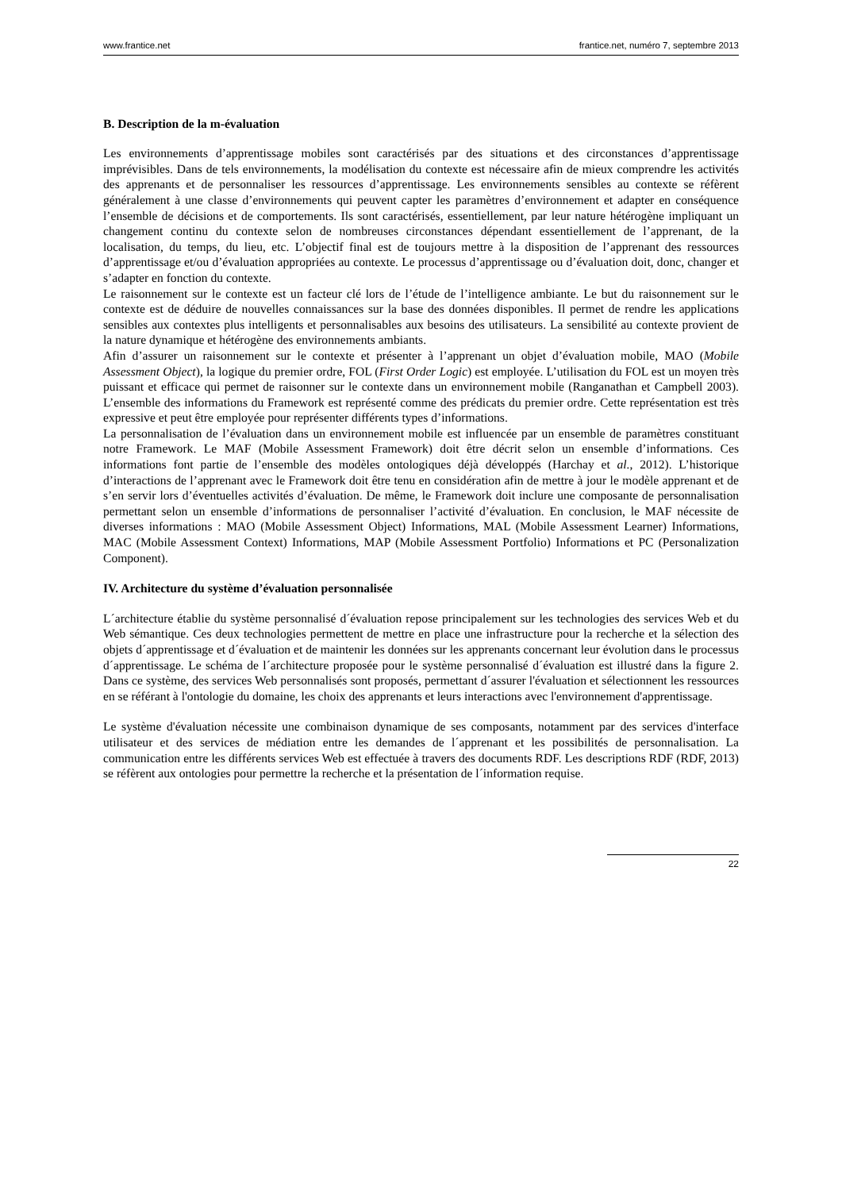www.frantice.net frantice.net, numéro 7, septembre 2013
B. Description de la m-évaluation
Les environnements d’apprentissage mobiles sont caractérisés par des situations et des circonstances d’apprentissage imprévisibles. Dans de tels environnements, la modélisation du contexte est nécessaire afin de mieux comprendre les activités des apprenants et de personnaliser les ressources d’apprentissage. Les environnements sensibles au contexte se réfèrent généralement à une classe d’environnements qui peuvent capter les paramètres d’environnement et adapter en conséquence l’ensemble de décisions et de comportements. Ils sont caractérisés, essentiellement, par leur nature hétérogène impliquant un changement continu du contexte selon de nombreuses circonstances dépendant essentiellement de l’apprenant, de la localisation, du temps, du lieu, etc. L’objectif final est de toujours mettre à la disposition de l’apprenant des ressources d’apprentissage et/ou d’évaluation appropriées au contexte. Le processus d’apprentissage ou d’évaluation doit, donc, changer et s’adapter en fonction du contexte.
Le raisonnement sur le contexte est un facteur clé lors de l’étude de l’intelligence ambiante. Le but du raisonnement sur le contexte est de déduire de nouvelles connaissances sur la base des données disponibles. Il permet de rendre les applications sensibles aux contextes plus intelligents et personnalisables aux besoins des utilisateurs. La sensibilité au contexte provient de la nature dynamique et hétérogène des environnements ambiants.
Afin d’assurer un raisonnement sur le contexte et présenter à l’apprenant un objet d’évaluation mobile, MAO (Mobile Assessment Object), la logique du premier ordre, FOL (First Order Logic) est employée. L’utilisation du FOL est un moyen très puissant et efficace qui permet de raisonner sur le contexte dans un environnement mobile (Ranganathan et Campbell 2003). L’ensemble des informations du Framework est représenté comme des prédicats du premier ordre. Cette représentation est très expressive et peut être employée pour représenter différents types d’informations.
La personnalisation de l’évaluation dans un environnement mobile est influencée par un ensemble de paramètres constituant notre Framework. Le MAF (Mobile Assessment Framework) doit être décrit selon un ensemble d’informations. Ces informations font partie de l’ensemble des modèles ontologiques déjà développés (Harchay et al., 2012). L’historique d’interactions de l’apprenant avec le Framework doit être tenu en considération afin de mettre à jour le modèle apprenant et de s’en servir lors d’éventuelles activités d’évaluation. De même, le Framework doit inclure une composante de personnalisation permettant selon un ensemble d’informations de personnaliser l’activité d’évaluation. En conclusion, le MAF nécessite de diverses informations : MAO (Mobile Assessment Object) Informations, MAL (Mobile Assessment Learner) Informations, MAC (Mobile Assessment Context) Informations, MAP (Mobile Assessment Portfolio) Informations et PC (Personalization Component).
IV. Architecture du système d’évaluation personnalisée
L´architecture établie du système personnalisé d´évaluation repose principalement sur les technologies des services Web et du Web sémantique. Ces deux technologies permettent de mettre en place une infrastructure pour la recherche et la sélection des objets d´apprentissage et d´évaluation et de maintenir les données sur les apprenants concernant leur évolution dans le processus d´apprentissage. Le schéma de l´architecture proposée pour le système personnalisé d´évaluation est illustré dans la figure 2. Dans ce système, des services Web personnalisés sont proposés, permettant d´assurer l'évaluation et sélectionnent les ressources en se référant à l'ontologie du domaine, les choix des apprenants et leurs interactions avec l'environnement d'apprentissage.
Le système d'évaluation nécessite une combinaison dynamique de ses composants, notamment par des services d'interface utilisateur et des services de médiation entre les demandes de l´apprenant et les possibilités de personnalisation. La communication entre les différents services Web est effectuée à travers des documents RDF. Les descriptions RDF (RDF, 2013) se réfèrent aux ontologies pour permettre la recherche et la présentation de l´information requise.
22